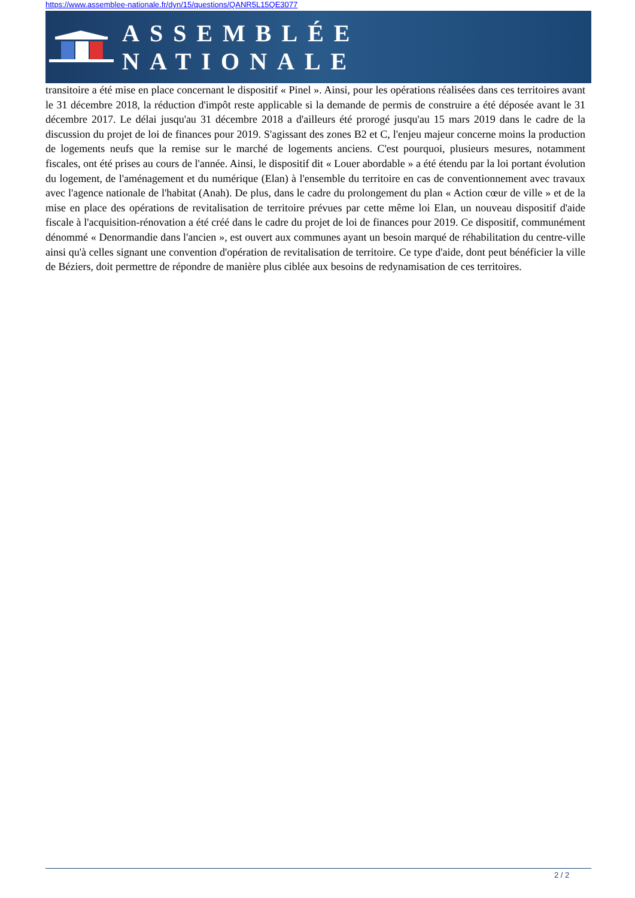https://www.assemblee-nationale.fr/dyn/15/questions/QANR5L15QE3077
ASSEMBLÉE NATIONALE
transitoire a été mise en place concernant le dispositif « Pinel ». Ainsi, pour les opérations réalisées dans ces territoires avant le 31 décembre 2018, la réduction d'impôt reste applicable si la demande de permis de construire a été déposée avant le 31 décembre 2017. Le délai jusqu'au 31 décembre 2018 a d'ailleurs été prorogé jusqu'au 15 mars 2019 dans le cadre de la discussion du projet de loi de finances pour 2019. S'agissant des zones B2 et C, l'enjeu majeur concerne moins la production de logements neufs que la remise sur le marché de logements anciens. C'est pourquoi, plusieurs mesures, notamment fiscales, ont été prises au cours de l'année. Ainsi, le dispositif dit « Louer abordable » a été étendu par la loi portant évolution du logement, de l'aménagement et du numérique (Elan) à l'ensemble du territoire en cas de conventionnement avec travaux avec l'agence nationale de l'habitat (Anah). De plus, dans le cadre du prolongement du plan « Action cœur de ville » et de la mise en place des opérations de revitalisation de territoire prévues par cette même loi Elan, un nouveau dispositif d'aide fiscale à l'acquisition-rénovation a été créé dans le cadre du projet de loi de finances pour 2019. Ce dispositif, communément dénommé « Denormandie dans l'ancien », est ouvert aux communes ayant un besoin marqué de réhabilitation du centre-ville ainsi qu'à celles signant une convention d'opération de revitalisation de territoire. Ce type d'aide, dont peut bénéficier la ville de Béziers, doit permettre de répondre de manière plus ciblée aux besoins de redynamisation de ces territoires.
2 / 2